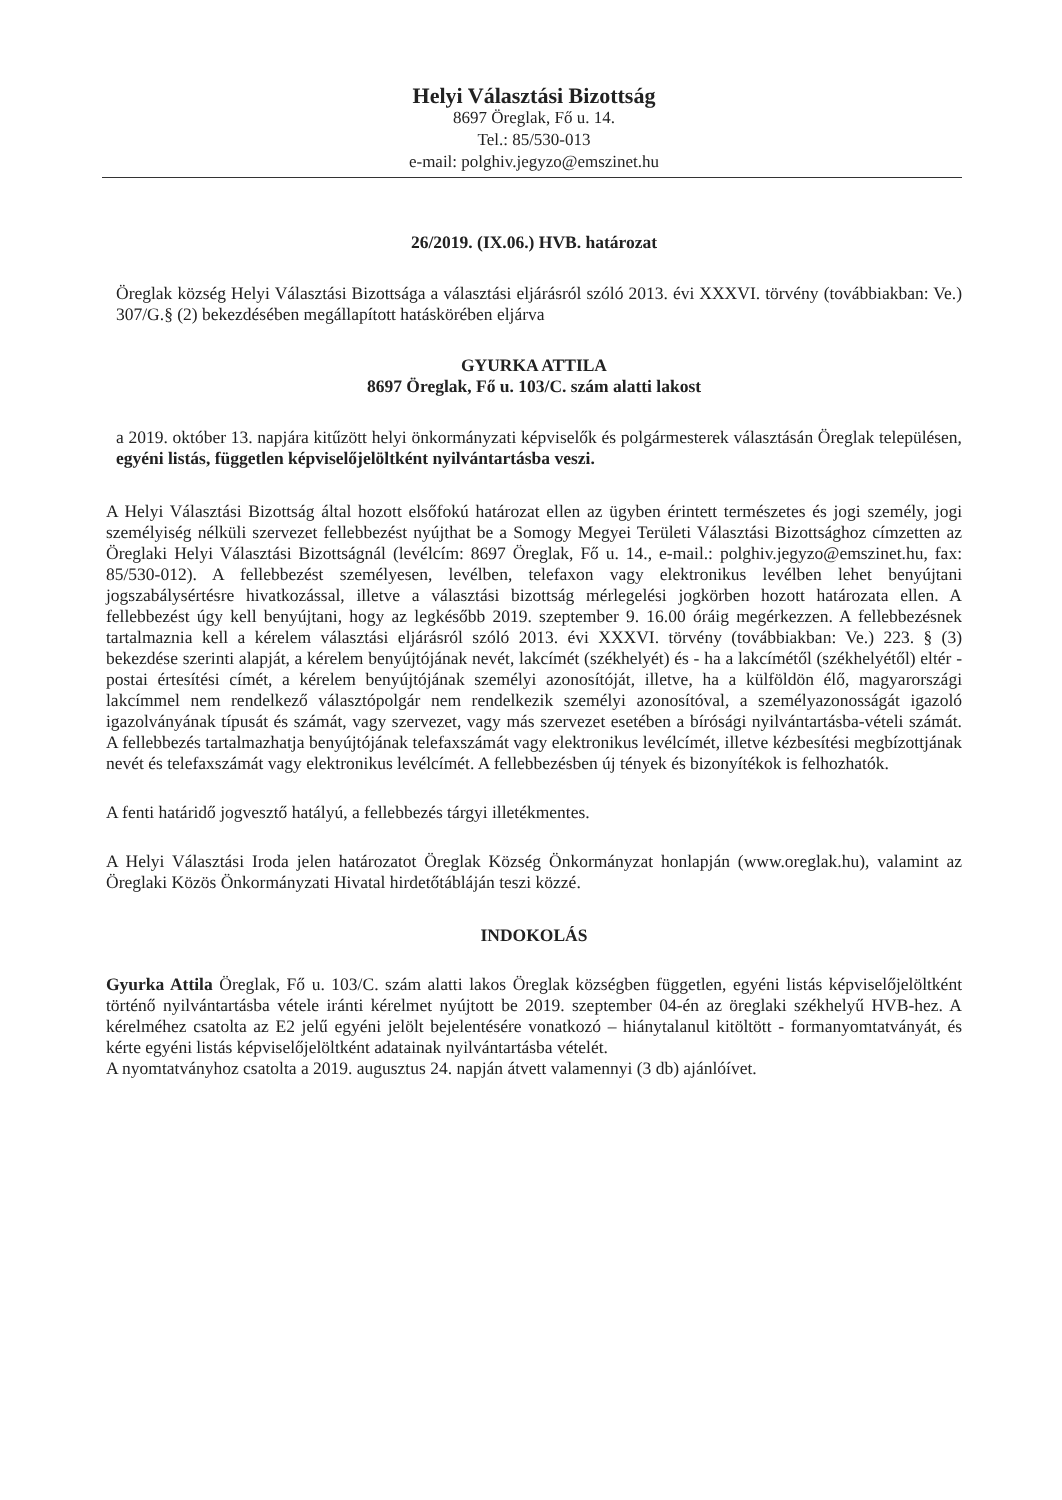Helyi Választási Bizottság
8697 Öreglak, Fő u. 14.
Tel.: 85/530-013
e-mail: polghiv.jegyzo@emszinet.hu
26/2019. (IX.06.) HVB. határozat
Öreglak község Helyi Választási Bizottsága a választási eljárásról szóló 2013. évi XXXVI. törvény (továbbiakban: Ve.) 307/G.§ (2) bekezdésében megállapított hatáskörében eljárva
GYURKA ATTILA
8697 Öreglak, Fő u. 103/C. szám alatti lakost
a 2019. október 13. napjára kitűzött helyi önkormányzati képviselők és polgármesterek választásán Öreglak településen, egyéni listás, független képviselőjelöltként nyilvántartásba veszi.
A Helyi Választási Bizottság által hozott elsőfokú határozat ellen az ügyben érintett természetes és jogi személy, jogi személyiség nélküli szervezet fellebbezést nyújthat be a Somogy Megyei Területi Választási Bizottsághoz címzetten az Öreglaki Helyi Választási Bizottságnál (levélcím: 8697 Öreglak, Fő u. 14., e-mail.: polghiv.jegyzo@emszinet.hu, fax: 85/530-012). A fellebbezést személyesen, levélben, telefaxon vagy elektronikus levélben lehet benyújtani jogszabálysértésre hivatkozással, illetve a választási bizottság mérlegelési jogkörben hozott határozata ellen. A fellebbezést úgy kell benyújtani, hogy az legkésőbb 2019. szeptember 9. 16.00 óráig megérkezzen. A fellebbezésnek tartalmaznia kell a kérelem választási eljárásról szóló 2013. évi XXXVI. törvény (továbbiakban: Ve.) 223. § (3) bekezdése szerinti alapját, a kérelem benyújtójának nevét, lakcímét (székhelyét) és - ha a lakcímétől (székhelyétől) eltér - postai értesítési címét, a kérelem benyújtójának személyi azonosítóját, illetve, ha a külföldön élő, magyarországi lakcímmel nem rendelkező választópolgár nem rendelkezik személyi azonosítóval, a személyazonosságát igazoló igazolványának típusát és számát, vagy szervezet, vagy más szervezet esetében a bírósági nyilvántartásba-vételi számát. A fellebbezés tartalmazhatja benyújtójának telefaxszámát vagy elektronikus levélcímét, illetve kézbesítési megbízottjának nevét és telefaxszámát vagy elektronikus levélcímét. A fellebbezésben új tények és bizonyítékok is felhozhatók.
A fenti határidő jogvesztő hatályú, a fellebbezés tárgyi illetékmentes.
A Helyi Választási Iroda jelen határozatot Öreglak Község Önkormányzat honlapján (www.oreglak.hu), valamint az Öreglaki Közös Önkormányzati Hivatal hirdetőtábláján teszi közzé.
INDOKOLÁS
Gyurka Attila Öreglak, Fő u. 103/C. szám alatti lakos Öreglak községben független, egyéni listás képviselőjelöltként történő nyilvántartásba vétele iránti kérelmet nyújtott be 2019. szeptember 04-én az öreglaki székhelyű HVB-hez. A kérelméhez csatolta az E2 jelű egyéni jelölt bejelentésére vonatkozó – hiánytalanul kitöltött - formanyomtatványát, és kérte egyéni listás képviselőjelöltként adatainak nyilvántartásba vételét.
A nyomtatványhoz csatolta a 2019. augusztus 24. napján átvett valamennyi (3 db) ajánlóívet.